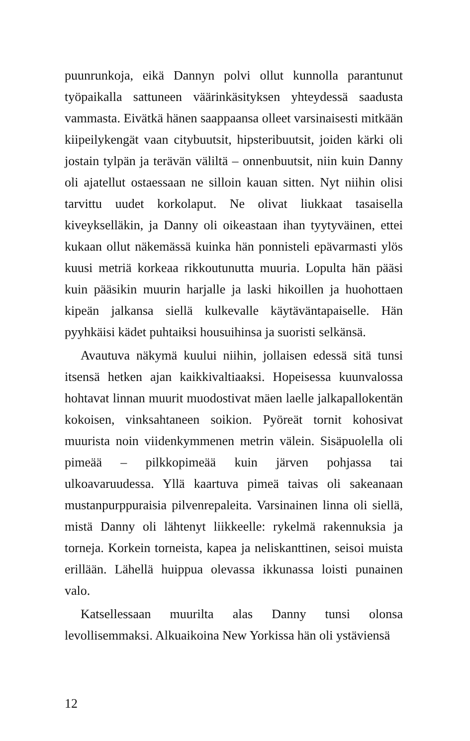puunrunkoja, eikä Dannyn polvi ollut kunnolla parantunut työpaikalla sattuneen väärinkäsityksen yhteydessä saadusta vammasta. Eivätkä hänen saappaansa olleet varsinaisesti mitkään kiipeilykengät vaan citybuutsit, hipsteribuutsit, joiden kärki oli jostain tylpän ja terävän väliltä – onnenbuutsit, niin kuin Danny oli ajatellut ostaessaan ne silloin kauan sitten. Nyt niihin olisi tarvittu uudet korkolaput. Ne olivat liukkaat tasaisella kiveykselläkin, ja Danny oli oikeastaan ihan tyytyväinen, ettei kukaan ollut näkemässä kuinka hän ponnisteli epävarmasti ylös kuusi metriä korkeaa rikkoutunutta muuria. Lopulta hän pääsi kuin pääsikin muurin harjalle ja laski hikoillen ja huohottaen kipeän jalkansa siellä kulkevalle käytäväntapaiselle. Hän pyyhkäisi kädet puhtaiksi housuihinsa ja suoristi selkänsä.
Avautuva näkymä kuului niihin, jollaisen edessä sitä tunsi itsensä hetken ajan kaikkivaltiaaksi. Hopeisessa kuunvalossa hohtavat linnan muurit muodostivat mäen laelle jalkapallokentän kokoisen, vinksahtaneen soikion. Pyöreät tornit kohosivat muurista noin viidenkymmenen metrin välein. Sisäpuolella oli pimeää – pilkkopimeää kuin järven pohjassa tai ulkoavaruudessa. Yllä kaartuva pimeä taivas oli sakeanaan mustanpurppuraisia pilvenrepaleita. Varsinainen linna oli siellä, mistä Danny oli lähtenyt liikkeelle: rykelmä rakennuksia ja torneja. Korkein torneista, kapea ja neliskanttinen, seisoi muista erillään. Lähellä huippua olevassa ikkunassa loisti punainen valo.
Katsellessaan muurilta alas Danny tunsi olonsa levollisemmaksi. Alkuaikoina New Yorkissa hän oli ystäviensä
12